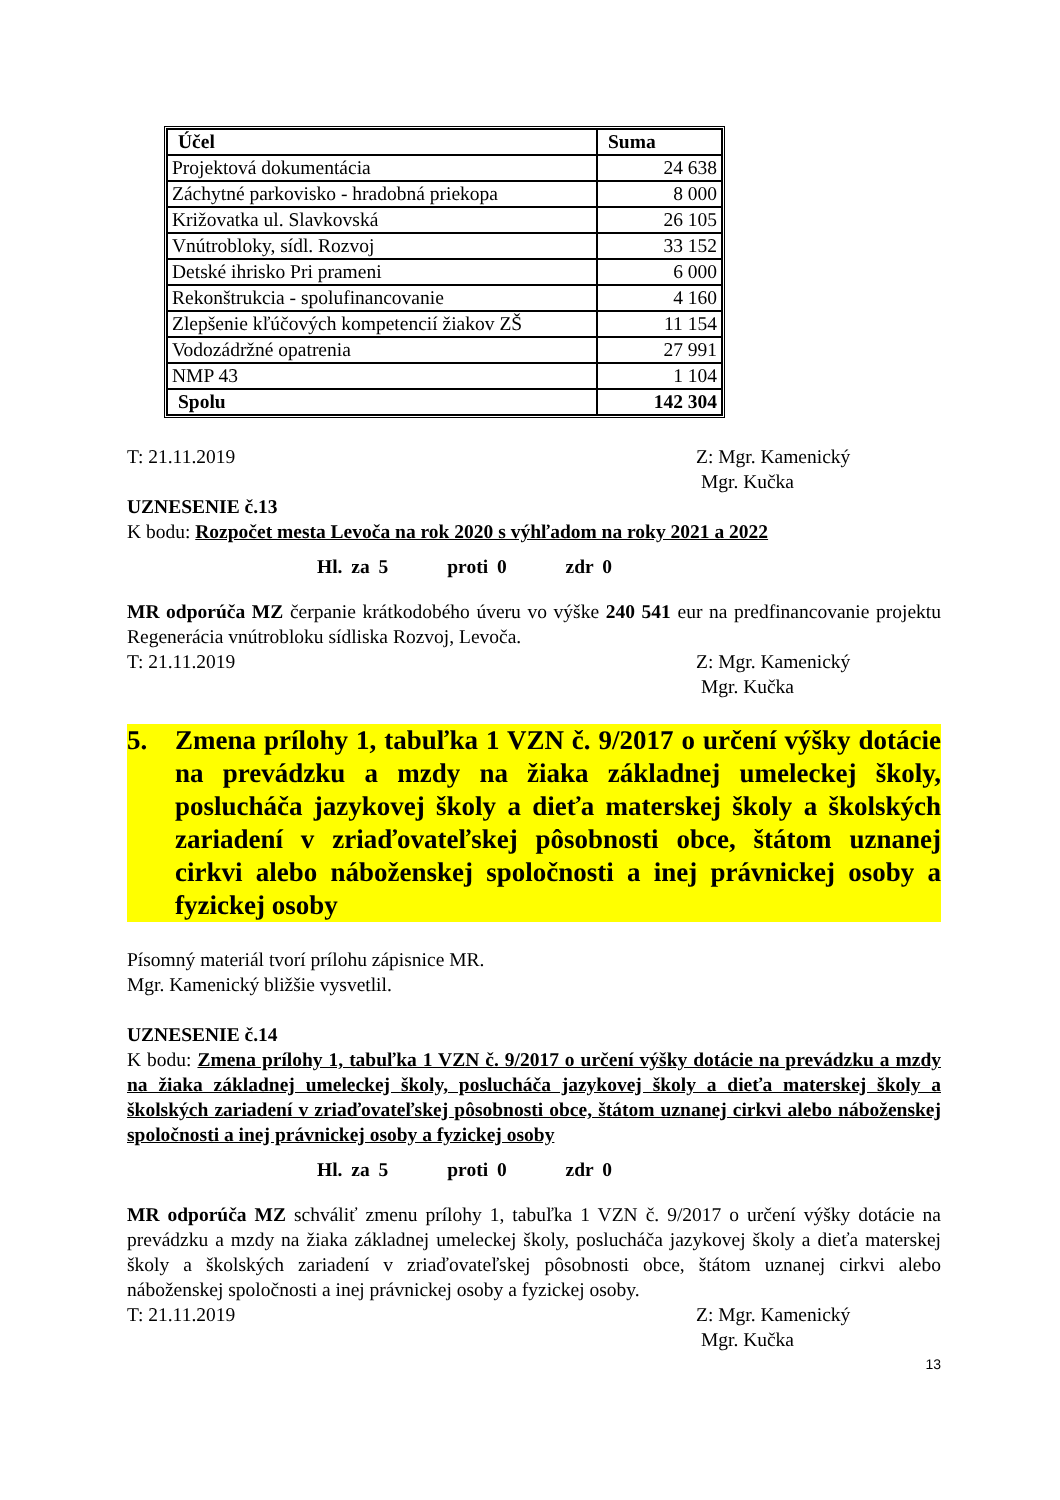| Účel | Suma |
| --- | --- |
| Projektová dokumentácia | 24 638 |
| Záchytné parkovisko - hradobná priekopa | 8 000 |
| Križovatka ul. Slavkovská | 26 105 |
| Vnútrobloky, sídl. Rozvoj | 33 152 |
| Detské ihrisko Pri prameni | 6 000 |
| Rekonštrukcia - spolufinancovanie | 4 160 |
| Zlepšenie kľúčových kompetencií žiakov ZŠ | 11 154 |
| Vodozádržné opatrenia | 27 991 |
| NMP 43 | 1 104 |
| Spolu | 142 304 |
T: 21.11.2019 Z: Mgr. Kamenický
Mgr. Kučka
UZNESENIE č.13
K bodu: Rozpočet mesta Levoča na rok 2020 s výhľadom na roky 2021 a 2022
Hl. za 5 proti 0 zdr 0
MR odporúča MZ čerpanie krátkodobého úveru vo výške 240 541 eur na predfinancovanie projektu Regenerácia vnútrobloku sídliska Rozvoj, Levoča.
T: 21.11.2019 Z: Mgr. Kamenický
Mgr. Kučka
5. Zmena prílohy 1, tabuľka 1 VZN č. 9/2017 o určení výšky dotácie na prevádzku a mzdy na žiaka základnej umeleckej školy, poslucháča jazykovej školy a dieťa materskej školy a školských zariadení v zriaďovateľskej pôsobnosti obce, štátom uznanej cirkvi alebo náboženskej spoločnosti a inej právnickej osoby a fyzickej osoby
Písomný materiál tvorí prílohu zápisnice MR.
Mgr. Kamenický bližšie vysvetlil.
UZNESENIE č.14
K bodu: Zmena prílohy 1, tabuľka 1 VZN č. 9/2017 o určení výšky dotácie na prevádzku a mzdy na žiaka základnej umeleckej školy, poslucháča jazykovej školy a dieťa materskej školy a školských zariadení v zriaďovateľskej pôsobnosti obce, štátom uznanej cirkvi alebo náboženskej spoločnosti a inej právnickej osoby a fyzickej osoby
Hl. za 5 proti 0 zdr 0
MR odporúča MZ schváliť zmenu prílohy 1, tabuľka 1 VZN č. 9/2017 o určení výšky dotácie na prevádzku a mzdy na žiaka základnej umeleckej školy, poslucháča jazykovej školy a dieťa materskej školy a školských zariadení v zriaďovateľskej pôsobnosti obce, štátom uznanej cirkvi alebo náboženskej spoločnosti a inej právnickej osoby a fyzickej osoby.
T: 21.11.2019 Z: Mgr. Kamenický
Mgr. Kučka
13